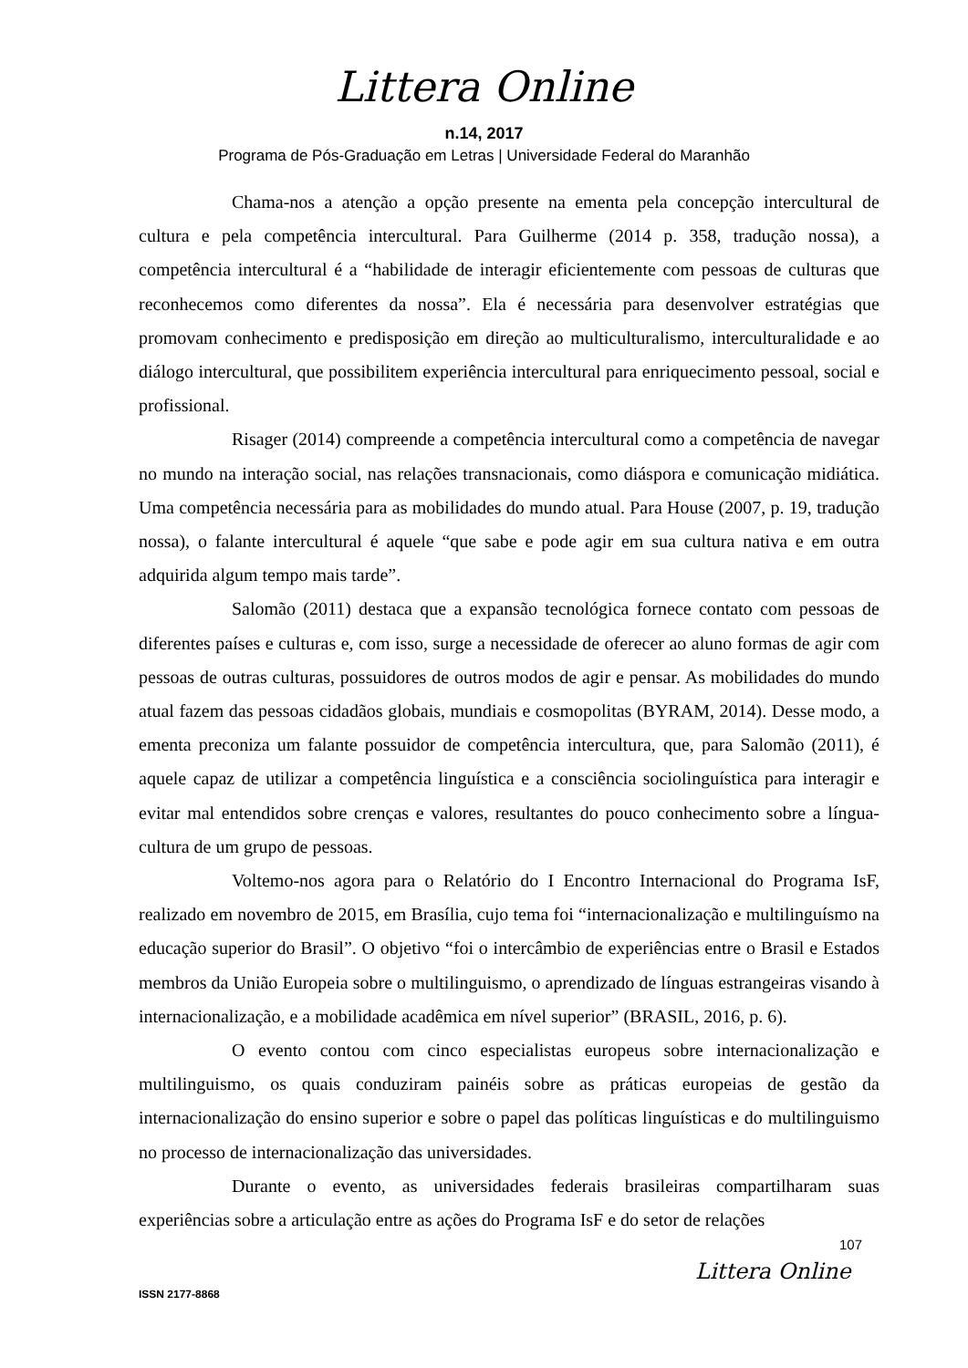Littera Online
n.14, 2017
Programa de Pós-Graduação em Letras | Universidade Federal do Maranhão
Chama-nos a atenção a opção presente na ementa pela concepção intercultural de cultura e pela competência intercultural. Para Guilherme (2014 p. 358, tradução nossa), a competência intercultural é a “habilidade de interagir eficientemente com pessoas de culturas que reconhecemos como diferentes da nossa”. Ela é necessária para desenvolver estratégias que promovam conhecimento e predisposição em direção ao multiculturalismo, interculturalidade e ao diálogo intercultural, que possibilitem experiência intercultural para enriquecimento pessoal, social e profissional.
Risager (2014) compreende a competência intercultural como a competência de navegar no mundo na interação social, nas relações transnacionais, como diáspora e comunicação midiática. Uma competência necessária para as mobilidades do mundo atual. Para House (2007, p. 19, tradução nossa), o falante intercultural é aquele “que sabe e pode agir em sua cultura nativa e em outra adquirida algum tempo mais tarde”.
Salomão (2011) destaca que a expansão tecnológica fornece contato com pessoas de diferentes países e culturas e, com isso, surge a necessidade de oferecer ao aluno formas de agir com pessoas de outras culturas, possuidores de outros modos de agir e pensar. As mobilidades do mundo atual fazem das pessoas cidadãos globais, mundiais e cosmopolitas (BYRAM, 2014). Desse modo, a ementa preconiza um falante possuidor de competência intercultura, que, para Salomão (2011), é aquele capaz de utilizar a competência linguística e a consciência sociolinguística para interagir e evitar mal entendidos sobre crenças e valores, resultantes do pouco conhecimento sobre a língua-cultura de um grupo de pessoas.
Voltemo-nos agora para o Relatório do I Encontro Internacional do Programa IsF, realizado em novembro de 2015, em Brasília, cujo tema foi “internacionalização e multilinguísmo na educação superior do Brasil”. O objetivo “foi o intercâmbio de experiências entre o Brasil e Estados membros da União Europeia sobre o multilinguismo, o aprendizado de línguas estrangeiras visando à internacionalização, e a mobilidade acadêmica em nível superior” (BRASIL, 2016, p. 6).
O evento contou com cinco especialistas europeus sobre internacionalização e multilinguismo, os quais conduziram painéis sobre as práticas europeias de gestão da internacionalização do ensino superior e sobre o papel das políticas linguísticas e do multilinguismo no processo de internacionalização das universidades.
Durante o evento, as universidades federais brasileiras compartilharam suas experiências sobre a articulação entre as ações do Programa IsF e do setor de relações
107
Littera Online
ISSN 2177-8868